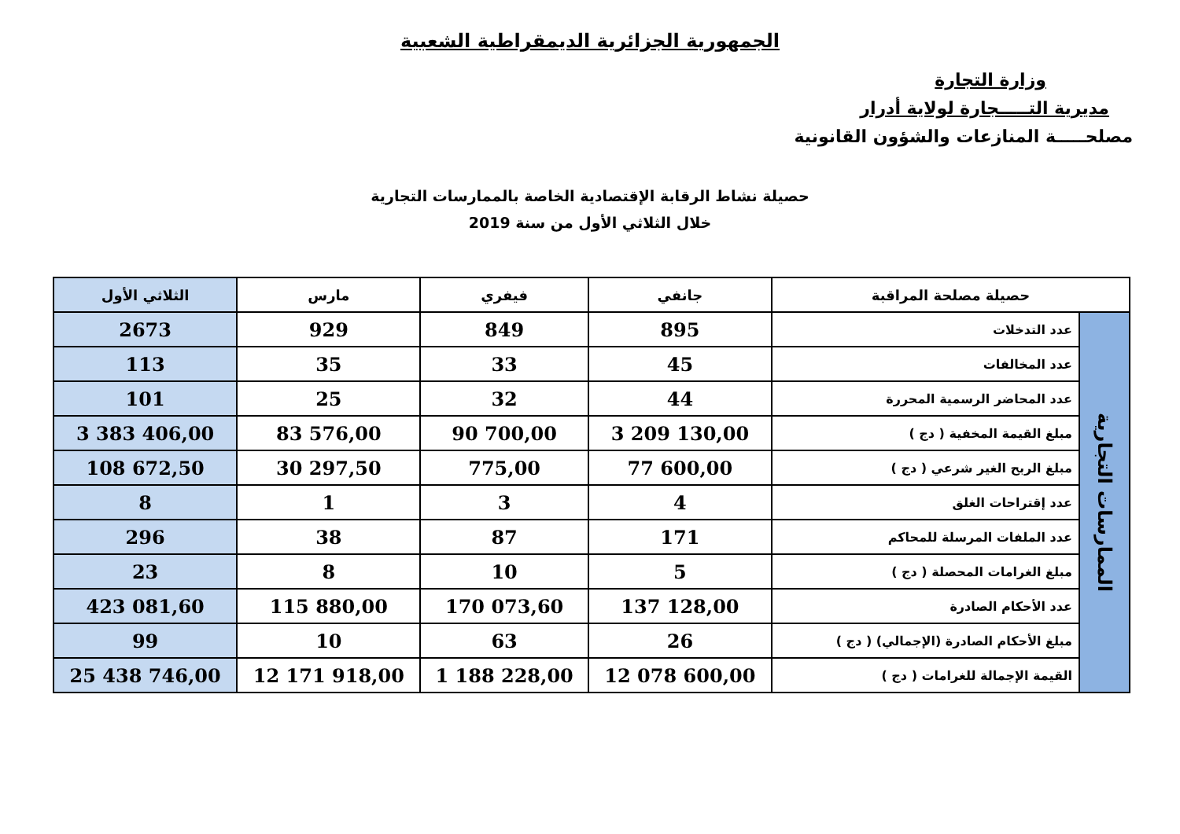الجمهورية الجزائرية الديمقراطية الشعبية
وزارة التجارة
مديرية التـــــجارة لولاية أدرار
مصلحـــــة المنازعات والشؤون القانونية
حصيلة نشاط الرقابة الإقتصادية الخاصة بالممارسات التجارية
خلال الثلاثي الأول من سنة 2019
| حصيلة مصلحة المراقبة | | جانفي | فيفري | مارس | الثلاثي الأول |
| --- | --- | --- | --- | --- | --- |
| الممارسات التجارية | عدد التدخلات | 895 | 849 | 929 | 2673 |
| | عدد المخالفات | 45 | 33 | 35 | 113 |
| | عدد المحاضر الرسمية المحررة | 44 | 32 | 25 | 101 |
| | مبلغ القيمة المخفية ( دج ) | 3 209 130,00 | 90 700,00 | 83 576,00 | 3 383 406,00 |
| | مبلغ الربح الغير شرعي ( دج ) | 77 600,00 | 775,00 | 30 297,50 | 108 672,50 |
| | عدد إقتراحات الغلق | 4 | 3 | 1 | 8 |
| | عدد الملفات المرسلة للمحاكم | 171 | 87 | 38 | 296 |
| | مبلغ الغرامات المحصلة ( دج ) | 5 | 10 | 8 | 23 |
| | عدد الأحكام الصادرة | 137 128,00 | 170 073,60 | 115 880,00 | 423 081,60 |
| | مبلغ الأحكام الصادرة (الإجمالي) ( دج ) | 26 | 63 | 10 | 99 |
| | القيمة الإجمالة للغرامات ( دج ) | 12 078 600,00 | 1 188 228,00 | 12 171 918,00 | 25 438 746,00 |